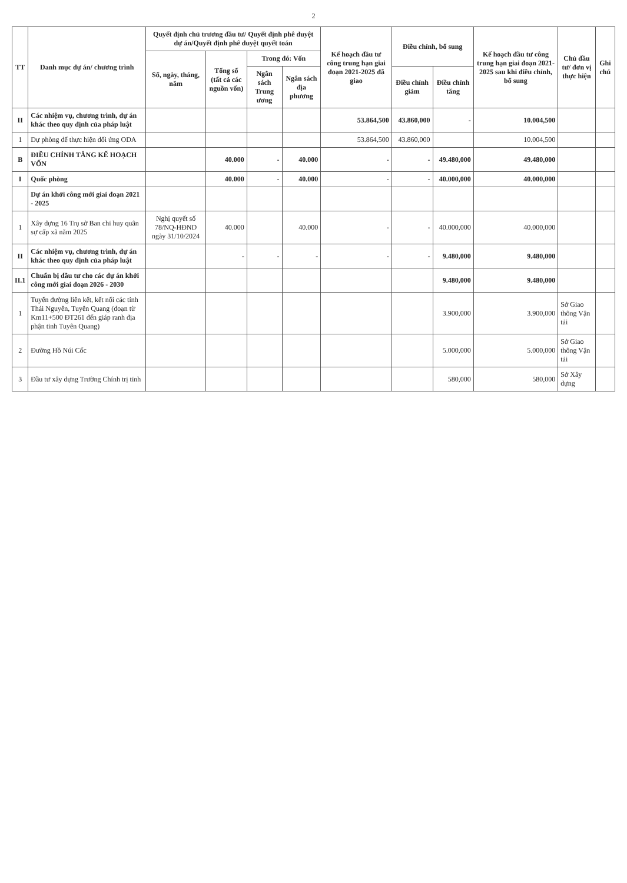2
| TT | Danh mục dự án/ chương trình | Quyết định chủ trương đầu tư/ Quyết định phê duyệt dự án/Quyết định phê duyệt quyết toán | | | | Kế hoạch đầu tư công trung hạn giai đoạn 2021-2025 đã giao | Điều chỉnh, bổ sung | | Kế hoạch đầu tư công trung hạn giai đoạn 2021-2025 sau khi điều chỉnh, bổ sung | Chủ đầu tư/ đơn vị thực hiện | Ghi chú |
| --- | --- | --- | --- | --- | --- | --- | --- | --- | --- | --- | --- |
| | | Số, ngày, tháng, năm | Tổng số (tất cả các nguồn vốn) | Trong đó: Vốn | | | | | | | |
| | | | | Ngân sách Trung ương | Ngân sách địa phương | | Điều chỉnh giảm | Điều chỉnh tăng | | | |
| II | Các nhiệm vụ, chương trình, dự án khác theo quy định của pháp luật | | | | | 53.864,500 | 43.860,000 | - | 10.004,500 | | |
| 1 | Dự phòng để thực hiện đối ứng ODA | | | | | 53.864,500 | 43.860,000 | | 10.004,500 | | |
| B | ĐIỀU CHỈNH TĂNG KẾ HOẠCH VỐN | | 40.000 | - | 40.000 | - | - | 49.480,000 | 49.480,000 | | |
| I | Quốc phòng | | 40.000 | - | 40.000 | - | - | 40.000,000 | 40.000,000 | | |
| | Dự án khởi công mới giai đoạn 2021 - 2025 | | | | | | | | | | |
| 1 | Xây dựng 16 Trụ sở Ban chỉ huy quân sự cấp xã năm 2025 | Nghị quyết số 78/NQ-HĐND ngày 31/10/2024 | 40.000 | | 40.000 | - | - | 40.000,000 | 40.000,000 | | |
| II | Các nhiệm vụ, chương trình, dự án khác theo quy định của pháp luật | | - | - | - | - | - | 9.480,000 | 9.480,000 | | |
| II.1 | Chuẩn bị đầu tư cho các dự án khởi công mới giai đoạn 2026 - 2030 | | | | | | | 9.480,000 | 9.480,000 | | |
| 1 | Tuyến đường liên kết, kết nối các tỉnh Thái Nguyên, Tuyên Quang (đoạn từ Km11+500 ĐT261 đến giáp ranh địa phận tỉnh Tuyên Quang) | | | | | | | 3.900,000 | 3.900,000 | Sở Giao thông Vận tải | |
| 2 | Đường Hồ Núi Cốc | | | | | | | 5.000,000 | 5.000,000 | Sở Giao thông Vận tải | |
| 3 | Đầu tư xây dựng Trường Chính trị tỉnh | | | | | | | 580,000 | 580,000 | Sở Xây dựng | |